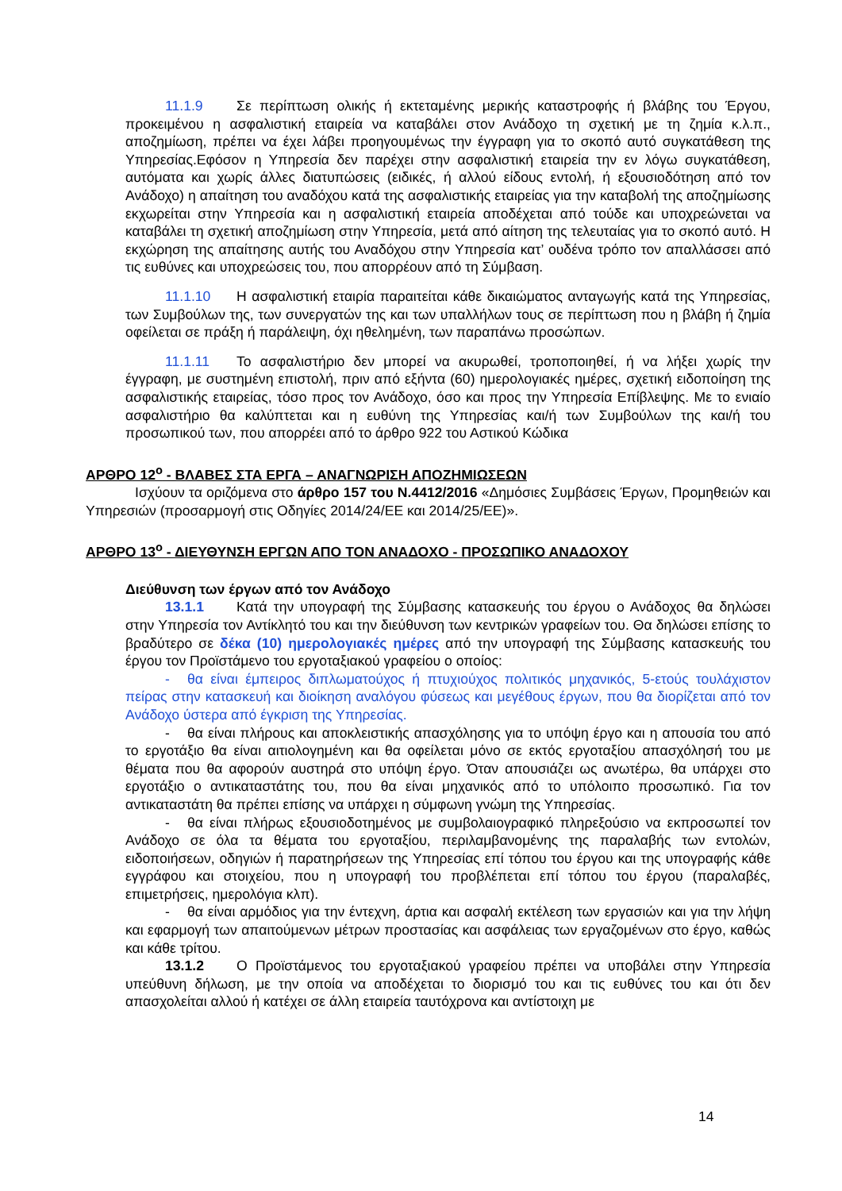11.1.9 Σε περίπτωση ολικής ή εκτεταμένης μερικής καταστροφής ή βλάβης του Έργου, προκειμένου η ασφαλιστική εταιρεία να καταβάλει στον Ανάδοχο τη σχετική με τη ζημία κ.λ.π., αποζημίωση, πρέπει να έχει λάβει προηγουμένως την έγγραφη για το σκοπό αυτό συγκατάθεση της Υπηρεσίας.Εφόσον η Υπηρεσία δεν παρέχει στην ασφαλιστική εταιρεία την εν λόγω συγκατάθεση, αυτόματα και χωρίς άλλες διατυπώσεις (ειδικές, ή αλλού είδους εντολή, ή εξουσιοδότηση από τον Ανάδοχο) η απαίτηση του αναδόχου κατά της ασφαλιστικής εταιρείας για την καταβολή της αποζημίωσης εκχωρείται στην Υπηρεσία και η ασφαλιστική εταιρεία αποδέχεται από τούδε και υποχρεώνεται να καταβάλει τη σχετική αποζημίωση στην Υπηρεσία, μετά από αίτηση της τελευταίας για το σκοπό αυτό. Η εκχώρηση της απαίτησης αυτής του Αναδόχου στην Υπηρεσία κατ’ ουδένα τρόπο τον απαλλάσσει από τις ευθύνες και υποχρεώσεις του, που απορρέουν από τη Σύμβαση.
11.1.10 Η ασφαλιστική εταιρία παραιτείται κάθε δικαιώματος ανταγωγής κατά της Υπηρεσίας, των Συμβούλων της, των συνεργατών της και των υπαλλήλων τους σε περίπτωση που η βλάβη ή ζημία οφείλεται σε πράξη ή παράλειψη, όχι ηθελημένη, των παραπάνω προσώπων.
11.1.11 Το ασφαλιστήριο δεν μπορεί να ακυρωθεί, τροποποιηθεί, ή να λήξει χωρίς την έγγραφη, με συστημένη επιστολή, πριν από εξήντα (60) ημερολογιακές ημέρες, σχετική ειδοποίηση της ασφαλιστικής εταιρείας, τόσο προς τον Ανάδοχο, όσο και προς την Υπηρεσία Επίβλεψης. Με το ενιαίο ασφαλιστήριο θα καλύπτεται και η ευθύνη της Υπηρεσίας και/ή των Συμβούλων της και/ή του προσωπικού των, που απορρέει από το άρθρο 922 του Αστικού Κώδικα
ΑΡΘΡΟ 12<sup>ο</sup> - ΒΛΑΒΕΣ ΣΤΑ ΕΡΓΑ – ΑΝΑΓΝΩΡΙΣΗ ΑΠΟΖΗΜΙΩΣΕΩΝ
Ισχύουν τα οριζόμενα στο άρθρο 157 του Ν.4412/2016 «Δημόσιες Συμβάσεις Έργων, Προμηθειών και Υπηρεσιών (προσαρμογή στις Οδηγίες 2014/24/ΕΕ και 2014/25/ΕΕ)».
ΑΡΘΡΟ 13<sup>ο</sup> - ΔΙΕΥΘΥΝΣΗ ΕΡΓΩΝ ΑΠΟ ΤΟΝ ΑΝΑΔΟΧΟ - ΠΡΟΣΩΠΙΚΟ ΑΝΑΔΟΧΟΥ
Διεύθυνση των έργων από τον Ανάδοχο
13.1.1 Κατά την υπογραφή της Σύμβασης κατασκευής του έργου ο Ανάδοχος θα δηλώσει στην Υπηρεσία τον Αντίκλητό του και την διεύθυνση των κεντρικών γραφείων του. Θα δηλώσει επίσης το βραδύτερο σε δέκα (10) ημερολογιακές ημέρες από την υπογραφή της Σύμβασης κατασκευής του έργου τον Προϊστάμενο του εργοταξιακού γραφείου ο οποίος:
- θα είναι έμπειρος διπλωματούχος ή πτυχιούχος πολιτικός μηχανικός, 5-ετούς τουλάχιστον πείρας στην κατασκευή και διοίκηση αναλόγου φύσεως και μεγέθους έργων, που θα διορίζεται από τον Ανάδοχο ύστερα από έγκριση της Υπηρεσίας.
- θα είναι πλήρους και αποκλειστικής απασχόλησης για το υπόψη έργο και η απουσία του από το εργοτάξιο θα είναι αιτιολογημένη και θα οφείλεται μόνο σε εκτός εργοταξίου απασχόλησή του με θέματα που θα αφορούν αυστηρά στο υπόψη έργο. Όταν απουσιάζει ως ανωτέρω, θα υπάρχει στο εργοτάξιο ο αντικαταστάτης του, που θα είναι μηχανικός από το υπόλοιπο προσωπικό. Για τον αντικαταστάτη θα πρέπει επίσης να υπάρχει η σύμφωνη γνώμη της Υπηρεσίας.
- θα είναι πλήρως εξουσιοδοτημένος με συμβολαιογραφικό πληρεξούσιο να εκπροσωπεί τον Ανάδοχο σε όλα τα θέματα του εργοταξίου, περιλαμβανομένης της παραλαβής των εντολών, ειδοποιήσεων, οδηγιών ή παρατηρήσεων της Υπηρεσίας επί τόπου του έργου και της υπογραφής κάθε εγγράφου και στοιχείου, που η υπογραφή του προβλέπεται επί τόπου του έργου (παραλαβές, επιμετρήσεις, ημερολόγια κλπ).
- θα είναι αρμόδιος για την έντεχνη, άρτια και ασφαλή εκτέλεση των εργασιών και για την λήψη και εφαρμογή των απαιτούμενων μέτρων προστασίας και ασφάλειας των εργαζομένων στο έργο, καθώς και κάθε τρίτου.
13.1.2 Ο Προϊστάμενος του εργοταξιακού γραφείου πρέπει να υποβάλει στην Υπηρεσία υπεύθυνη δήλωση, με την οποία να αποδέχεται το διορισμό του και τις ευθύνες του και ότι δεν απασχολείται αλλού ή κατέχει σε άλλη εταιρεία ταυτόχρονα και αντίστοιχη με
14